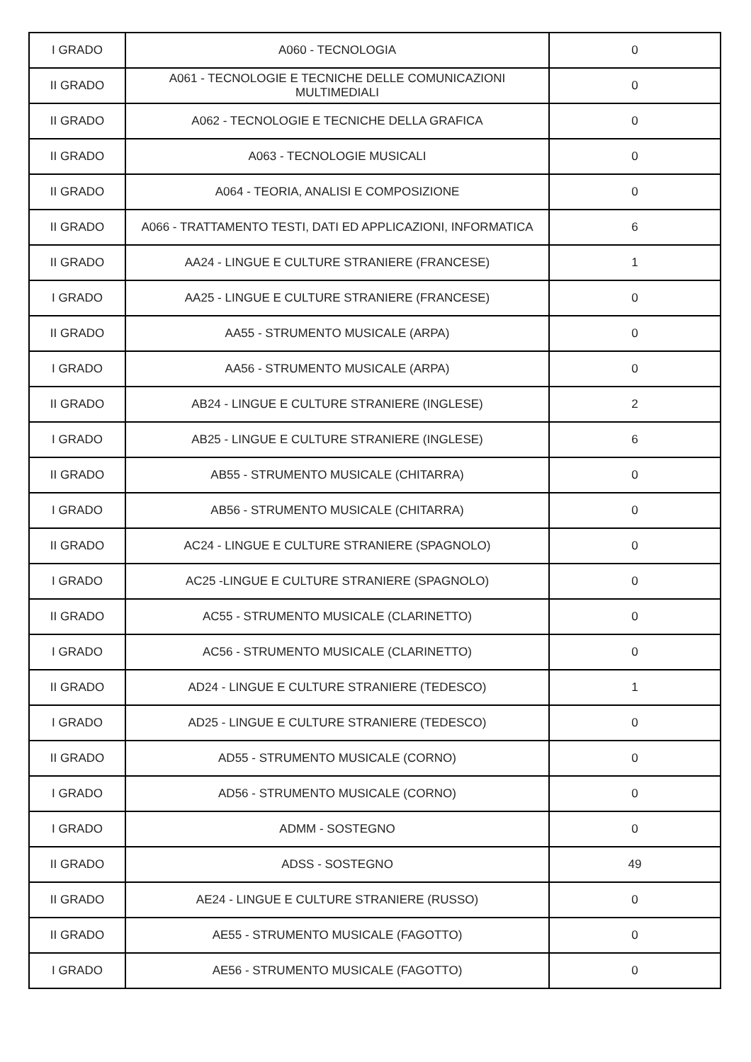| I GRADO | A060 - TECNOLOGIA | 0 |
| II GRADO | A061 - TECNOLOGIE E TECNICHE DELLE COMUNICAZIONI MULTIMEDIALI | 0 |
| II GRADO | A062 - TECNOLOGIE E TECNICHE DELLA GRAFICA | 0 |
| II GRADO | A063 - TECNOLOGIE MUSICALI | 0 |
| II GRADO | A064 - TEORIA, ANALISI E COMPOSIZIONE | 0 |
| II GRADO | A066 - TRATTAMENTO TESTI, DATI ED APPLICAZIONI, INFORMATICA | 6 |
| II GRADO | AA24 - LINGUE E CULTURE STRANIERE (FRANCESE) | 1 |
| I GRADO | AA25 - LINGUE E CULTURE STRANIERE (FRANCESE) | 0 |
| II GRADO | AA55 - STRUMENTO MUSICALE (ARPA) | 0 |
| I GRADO | AA56 - STRUMENTO MUSICALE (ARPA) | 0 |
| II GRADO | AB24 - LINGUE E CULTURE STRANIERE (INGLESE) | 2 |
| I GRADO | AB25 - LINGUE E CULTURE STRANIERE (INGLESE) | 6 |
| II GRADO | AB55 - STRUMENTO MUSICALE (CHITARRA) | 0 |
| I GRADO | AB56 - STRUMENTO MUSICALE (CHITARRA) | 0 |
| II GRADO | AC24 - LINGUE E CULTURE STRANIERE (SPAGNOLO) | 0 |
| I GRADO | AC25 -LINGUE E CULTURE STRANIERE (SPAGNOLO) | 0 |
| II GRADO | AC55 - STRUMENTO MUSICALE (CLARINETTO) | 0 |
| I GRADO | AC56 - STRUMENTO MUSICALE (CLARINETTO) | 0 |
| II GRADO | AD24 - LINGUE E CULTURE STRANIERE (TEDESCO) | 1 |
| I GRADO | AD25 - LINGUE E CULTURE STRANIERE (TEDESCO) | 0 |
| II GRADO | AD55 - STRUMENTO MUSICALE (CORNO) | 0 |
| I GRADO | AD56 - STRUMENTO MUSICALE (CORNO) | 0 |
| I GRADO | ADMM - SOSTEGNO | 0 |
| II GRADO | ADSS - SOSTEGNO | 49 |
| II GRADO | AE24 - LINGUE E CULTURE STRANIERE (RUSSO) | 0 |
| II GRADO | AE55 - STRUMENTO MUSICALE (FAGOTTO) | 0 |
| I GRADO | AE56 - STRUMENTO MUSICALE (FAGOTTO) | 0 |